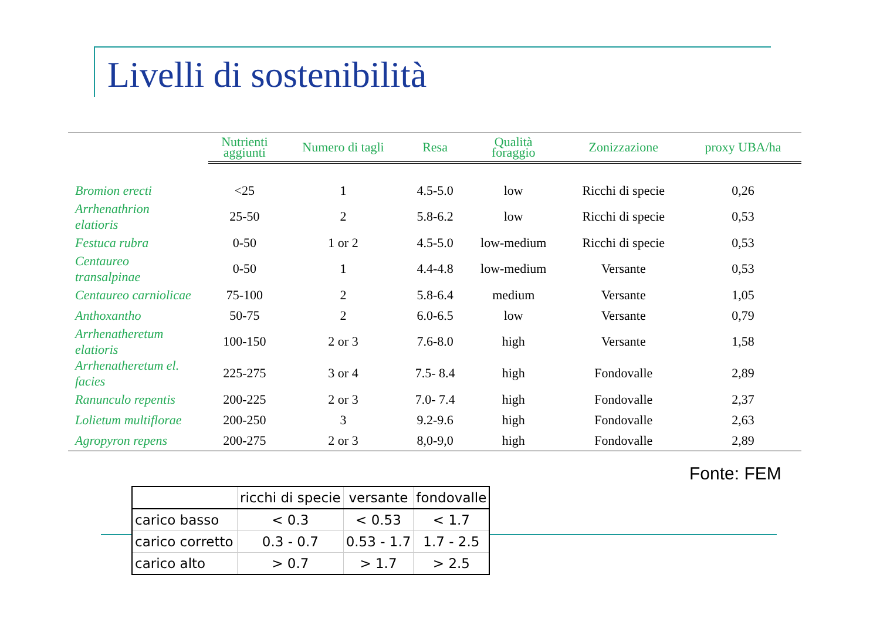Livelli di sostenibilità
| | Nutrienti aggiunti | Numero di tagli | Resa | Qualità foraggio | Zonizzazione | proxy UBA/ha |
| --- | --- | --- | --- | --- | --- | --- |
| Bromion erecti | <25 | 1 | 4.5-5.0 | low | Ricchi di specie | 0,26 |
| Arrhenathrion elatioris | 25-50 | 2 | 5.8-6.2 | low | Ricchi di specie | 0,53 |
| Festuca rubra | 0-50 | 1 or 2 | 4.5-5.0 | low-medium | Ricchi di specie | 0,53 |
| Centaureo transalpinae | 0-50 | 1 | 4.4-4.8 | low-medium | Versante | 0,53 |
| Centaureo carniolicae | 75-100 | 2 | 5.8-6.4 | medium | Versante | 1,05 |
| Anthoxantho | 50-75 | 2 | 6.0-6.5 | low | Versante | 0,79 |
| Arrhenatheretum elatioris | 100-150 | 2 or 3 | 7.6-8.0 | high | Versante | 1,58 |
| Arrhenatheretum el. facies | 225-275 | 3 or 4 | 7.5- 8.4 | high | Fondovalle | 2,89 |
| Ranunculo repentis | 200-225 | 2 or 3 | 7.0- 7.4 | high | Fondovalle | 2,37 |
| Lolietum multiflorae | 200-250 | 3 | 9.2-9.6 | high | Fondovalle | 2,63 |
| Agropyron repens | 200-275 | 2 or 3 | 8,0-9,0 | high | Fondovalle | 2,89 |
Fonte: FEM
| | ricchi di specie | versante | fondovalle |
| carico basso | < 0.3 | < 0.53 | < 1.7 |
| carico corretto | 0.3 - 0.7 | 0.53 - 1.7 | 1.7 - 2.5 |
| carico alto | > 0.7 | > 1.7 | > 2.5 |